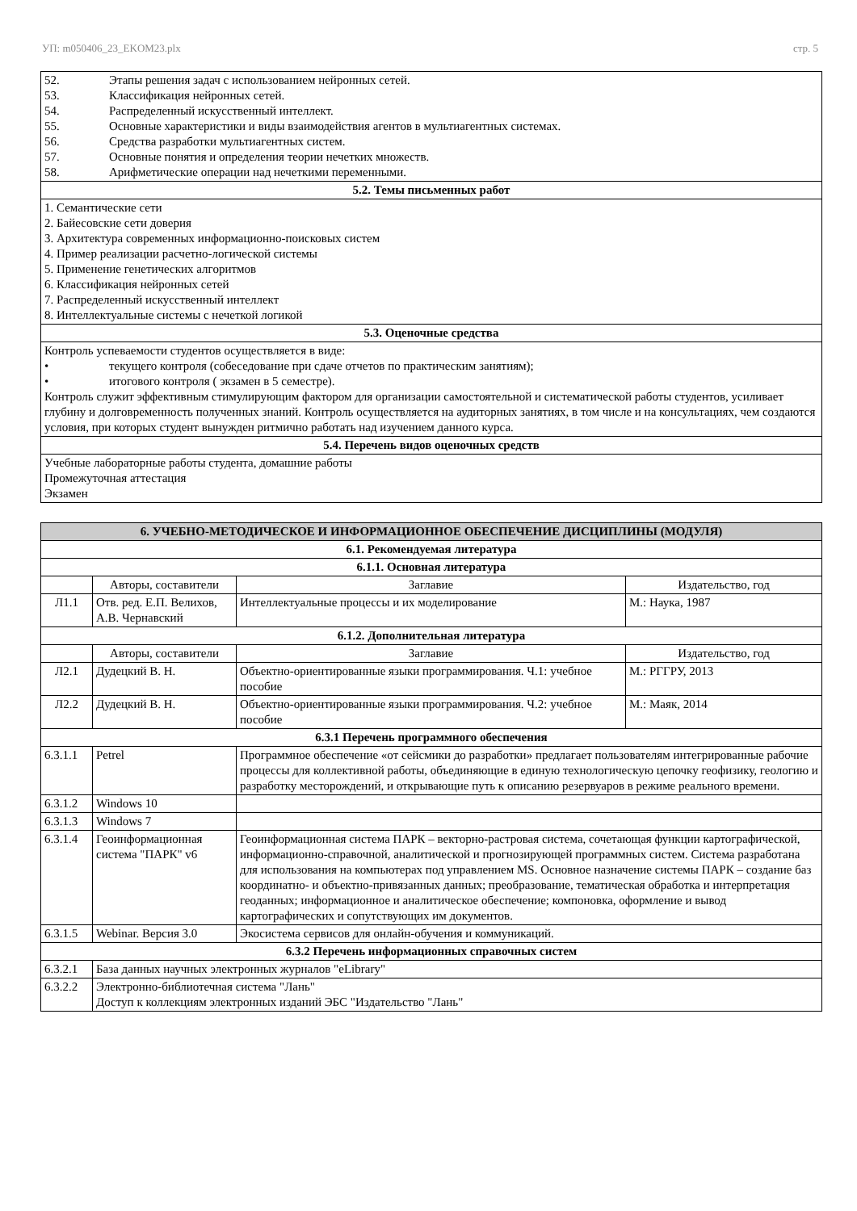УП: m050406_23_EKOM23.plx стр. 5
| 52. Этапы решения задач с использованием нейронных сетей. 53. Классификация нейронных сетей. 54. Распределенный искусственный интеллект. 55. Основные характеристики и виды взаимодействия агентов в мультиагентных системах. 56. Средства разработки мультиагентных систем. 57. Основные понятия и определения теории нечетких множеств. 58. Арифметические операции над нечеткими переменными. |
| 5.2. Темы письменных работ |
| 1. Семантические сети 2. Байесовские сети доверия 3. Архитектура современных информационно-поисковых систем 4. Пример реализации расчетно-логической системы 5. Применение генетических алгоритмов 6. Классификация нейронных сетей 7. Распределенный искусственный интеллект 8. Интеллектуальные системы с нечеткой логикой |
| 5.3. Оценочные средства |
| Контроль успеваемости студентов осуществляется в виде: • текущего контроля (собеседование при сдаче отчетов по практическим занятиям); • итогового контроля ( экзамен в 5 семестре). Контроль служит эффективным стимулирующим фактором для организации самостоятельной и систематической работы студентов, усиливает глубину и долговременность полученных знаний. Контроль осуществляется на аудиторных занятиях, в том числе и на консультациях, чем создаются условия, при которых студент вынужден ритмично работать над изучением данного курса. |
| 5.4. Перечень видов оценочных средств |
| Учебные лабораторные работы студента, домашние работы Промежуточная аттестация Экзамен |
| 6. УЧЕБНО-МЕТОДИЧЕСКОЕ И ИНФОРМАЦИОННОЕ ОБЕСПЕЧЕНИЕ ДИСЦИПЛИНЫ (МОДУЛЯ) | | | |
| --- | --- | --- | --- |
| 6.1. Рекомендуемая литература | | | |
| 6.1.1. Основная литература | | | |
| | Авторы, составители | Заглавие | Издательство, год |
| Л1.1 | Отв. ред. Е.П. Велихов, А.В. Чернавский | Интеллектуальные процессы и их моделирование | М.: Наука, 1987 |
| 6.1.2. Дополнительная литература | | | |
| | Авторы, составители | Заглавие | Издательство, год |
| Л2.1 | Дудецкий В. Н. | Объектно-ориентированные языки программирования. Ч.1: учебное пособие | М.: РГГРУ, 2013 |
| Л2.2 | Дудецкий В. Н. | Объектно-ориентированные языки программирования. Ч.2: учебное пособие | М.: Маяк, 2014 |
| 6.3.1 Перечень программного обеспечения | | | |
| 6.3.1.1 | Petrel | Программное обеспечение «от сейсмики до разработки» предлагает пользователям интегрированные рабочие процессы для коллективной работы, объединяющие в единую технологическую цепочку геофизику, геологию и разработку месторождений, и открывающие путь к описанию резервуаров в режиме реального времени. | |
| 6.3.1.2 | Windows 10 | | |
| 6.3.1.3 | Windows 7 | | |
| 6.3.1.4 | Геоинформационная система "ПАРК" v6 | Геоинформационная система ПАРК – векторно-растровая система, сочетающая функции картографической, информационно-справочной, аналитической и прогнозирующей программных систем. Система разработана для использования на компьютерах под управлением MS. Основное назначение системы ПАРК – создание баз координатно- и объектно-привязанных данных; преобразование, тематическая обработка и интерпретация геоданных; информационное и аналитическое обеспечение; компоновка, оформление и вывод картографических и сопутствующих им документов. | |
| 6.3.1.5 | Webinar. Версия 3.0 | Экосистема сервисов для онлайн-обучения и коммуникаций. | |
| 6.3.2 Перечень информационных справочных систем | | | |
| 6.3.2.1 | База данных научных электронных журналов "eLibrary" | | |
| 6.3.2.2 | Электронно-библиотечная система "Лань" Доступ к коллекциям электронных изданий ЭБС "Издательство "Лань" | | |